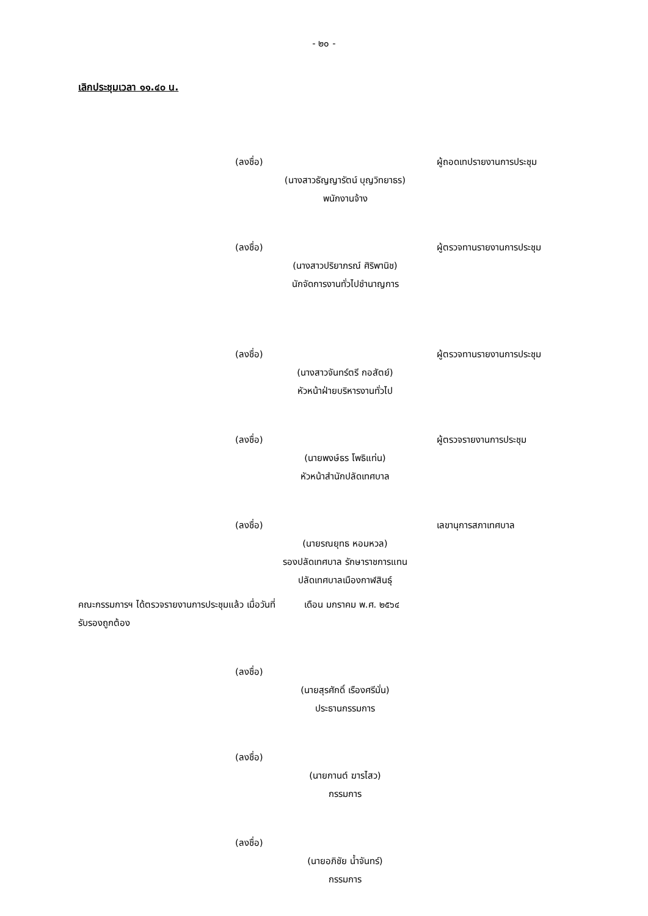- ๒๐ -
เลิกประชุมเวลา ๑๑.๔๐ น.
(ลงชื่อ) ผู้ถอดเทปรายงานการประชุม
(นางสาวธัญญารัตน์ บุญวิทยาธร)
พนักงานจ้าง
(ลงชื่อ) ผู้ตรวจทานรายงานการประชุม
(นางสาวปริยาภรณ์ ศิริพานิช)
นักจัดการงานทั่วไปชำนาญการ
(ลงชื่อ) ผู้ตรวจทานรายงานการประชุม
(นางสาวจันทร์ตรี กอสัตย์)
หัวหน้าฝ่ายบริหารงานทั่วไป
(ลงชื่อ) ผู้ตรวจรายงานการประชุม
(นายพงษ์ธร โพธิแท่น)
หัวหน้าสำนักปลัดเทศบาล
(ลงชื่อ) เลขานุการสภาเทศบาล
(นายรณยุทธ หอมหวล)
รองปลัดเทศบาล รักษาราชการแทน
ปลัดเทศบาลเมืองกาฬสินธุ์
คณะกรรมการฯ ได้ตรวจรายงานการประชุมแล้ว เมื่อวันที่ เดือน มกราคม พ.ศ. ๒๕๖๔
รับรองถูกต้อง
(ลงชื่อ)
(นายสุรศักดิ์ เรืองศรีมั่น)
ประธานกรรมการ
(ลงชื่อ)
(นายกานต์ ฆารไสว)
กรรมการ
(ลงชื่อ)
(นายอภิชัย น้ำจันทร์)
กรรมการ